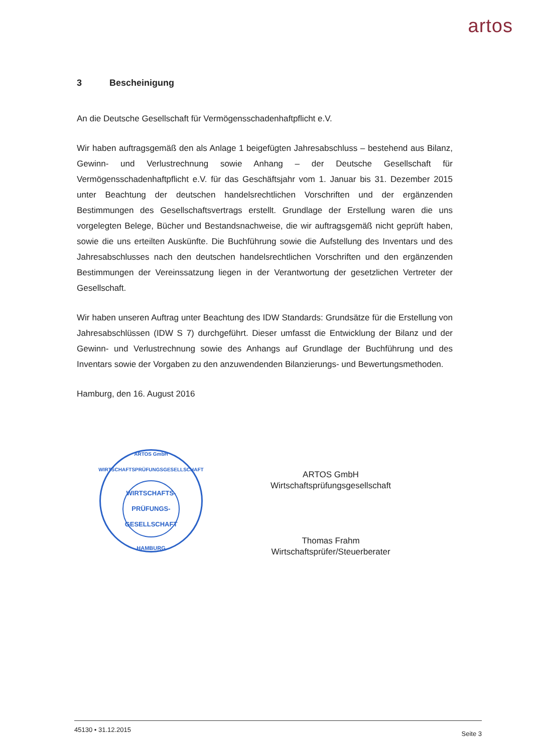artos
3 Bescheinigung
An die Deutsche Gesellschaft für Vermögensschadenhaftpflicht e.V.
Wir haben auftragsgemäß den als Anlage 1 beigefügten Jahresabschluss – bestehend aus Bilanz, Gewinn- und Verlustrechnung sowie Anhang – der Deutsche Gesellschaft für Vermögensschadenhaftpflicht e.V. für das Geschäftsjahr vom 1. Januar bis 31. Dezember 2015 unter Beachtung der deutschen handelsrechtlichen Vorschriften und der ergänzenden Bestimmungen des Gesellschaftsvertrags erstellt. Grundlage der Erstellung waren die uns vorgelegten Belege, Bücher und Bestandsnachweise, die wir auftragsgemäß nicht geprüft haben, sowie die uns erteilten Auskünfte. Die Buchführung sowie die Aufstellung des Inventars und des Jahresabschlusses nach den deutschen handelsrechtlichen Vorschriften und den ergänzenden Bestimmungen der Vereinssatzung liegen in der Verantwortung der gesetzlichen Vertreter der Gesellschaft.
Wir haben unseren Auftrag unter Beachtung des IDW Standards: Grundsätze für die Erstellung von Jahresabschlüssen (IDW S 7) durchgeführt. Dieser umfasst die Entwicklung der Bilanz und der Gewinn- und Verlustrechnung sowie des Anhangs auf Grundlage der Buchführung und des Inventars sowie der Vorgaben zu den anzuwendenden Bilanzierungs- und Bewertungsmethoden.
Hamburg, den 16. August 2016
ARTOS GmbH WIRTSCHAFTSPRÜFUNGSGESELLSCHAFT
WIRTSCHAFTS-
PRÜFUNGS-
GESELLSCHAFT
HAMBURG
ARTOS GmbH
Wirtschaftsprüfungsgesellschaft
Thomas Frahm
Wirtschaftsprüfer/Steuerberater
45130 • 31.12.2015 Seite 3